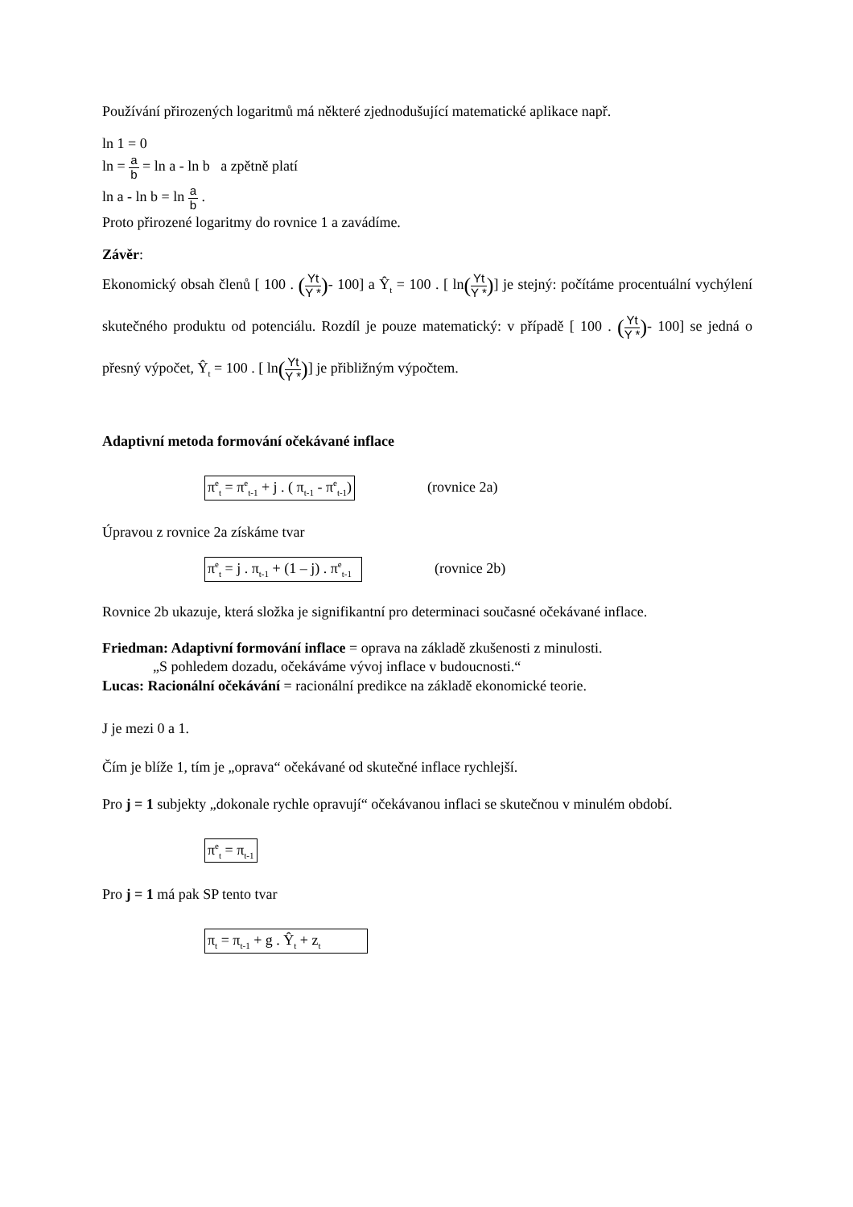Používání přirozených logaritmů má některé zjednodušující matematické aplikace např.
ln 1 = 0
ln = a b = ln a - ln b a zpětně platí
ln a - ln b = ln a b .
Proto přirozené logaritmy do rovnice 1 a zavádíme.
Závěr:
Ekonomický obsah členů [ 100 . (Yt Y *)- 100] a Ŷ<sub>t</sub> = 100 . [ ln(Yt Y *)] je stejný: počítáme procentuální vychýlení skutečného produktu od potenciálu. Rozdíl je pouze matematický: v případě [ 100 . (Yt Y *)- 100] se jedná o přesný výpočet, Ŷ<sub>t</sub> = 100 . [ ln(Yt Y *)] je přibližným výpočtem.
Adaptivní metoda formování očekávané inflace
π<sup>e</sup><sub>t</sub> = π<sup>e</sup><sub>t-1</sub> + j . ( π<sub>t-1</sub> - π<sup>e</sup><sub>t-1</sub>) (rovnice 2a)
Úpravou z rovnice 2a získáme tvar
π<sup>e</sup><sub>t</sub> = j . π<sub>t-1</sub> + (1 – j) . π<sup>e</sup><sub>t-1</sub> (rovnice 2b)
Rovnice 2b ukazuje, která složka je signifikantní pro determinaci současné očekávané inflace.
Friedman: Adaptivní formování inflace = oprava na základě zkušenosti z minulosti.
„S pohledem dozadu, očekáváme vývoj inflace v budoucnosti.“
Lucas: Racionální očekávání = racionální predikce na základě ekonomické teorie.
J je mezi 0 a 1.
Čím je blíže 1, tím je „oprava“ očekávané od skutečné inflace rychlejší.
Pro j = 1 subjekty „dokonale rychle opravují“ očekávanou inflaci se skutečnou v minulém období.
π<sup>e</sup><sub>t</sub> = π<sub>t-1</sub>
Pro j = 1 má pak SP tento tvar
π<sub>t</sub> = π<sub>t-1</sub> + g . Ŷ<sub>t</sub> + z<sub>t</sub>